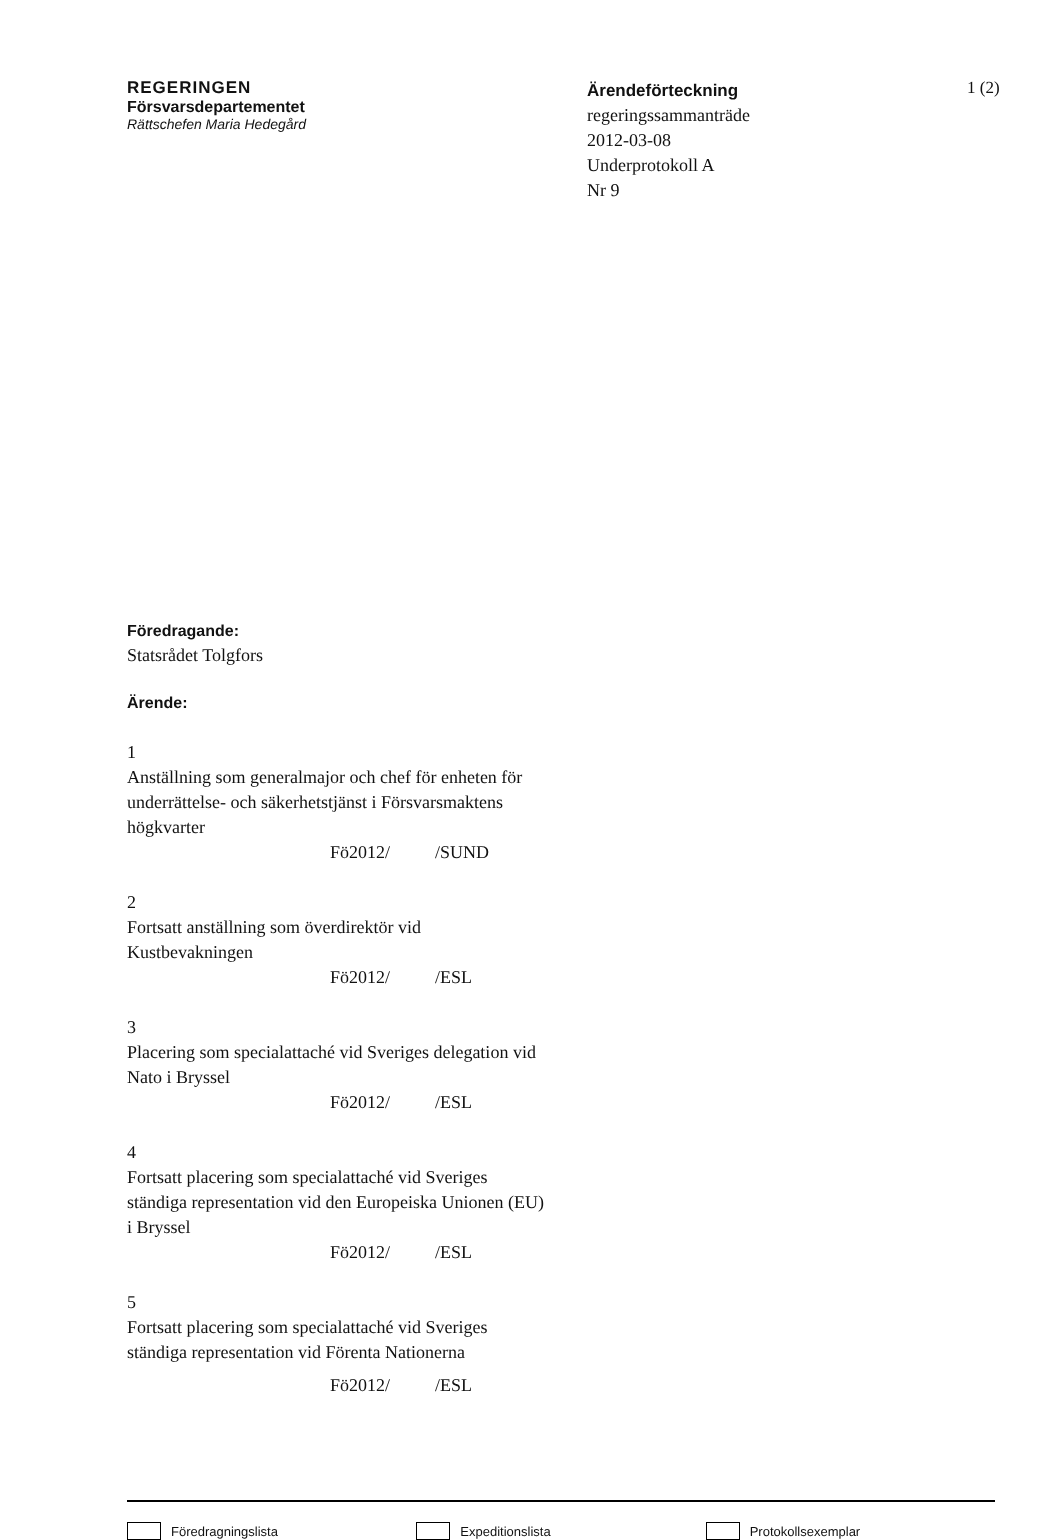REGERINGEN
Försvarsdepartementet
Rättschefen Maria Hedegård
Ärendeförteckning
regeringssammanträde
2012-03-08
Underprotokoll A
Nr 9
1 (2)
Föredragande:
Statsrådet Tolgfors
Ärende:
1
Anställning som generalmajor och chef för enheten för underrättelse- och säkerhetstjänst i Försvarsmaktens högkvarter
Fö2012/ /SUND
2
Fortsatt anställning som överdirektör vid Kustbevakningen
Fö2012/ /ESL
3
Placering som specialattaché vid Sveriges delegation vid Nato i Bryssel
Fö2012/ /ESL
4
Fortsatt placering som specialattaché vid Sveriges ständiga representation vid den Europeiska Unionen (EU) i Bryssel
Fö2012/ /ESL
5
Fortsatt placering som specialattaché vid Sveriges ständiga representation vid Förenta Nationerna
Fö2012/ /ESL
Föredragningslista Expeditionslista Protokollsexemplar